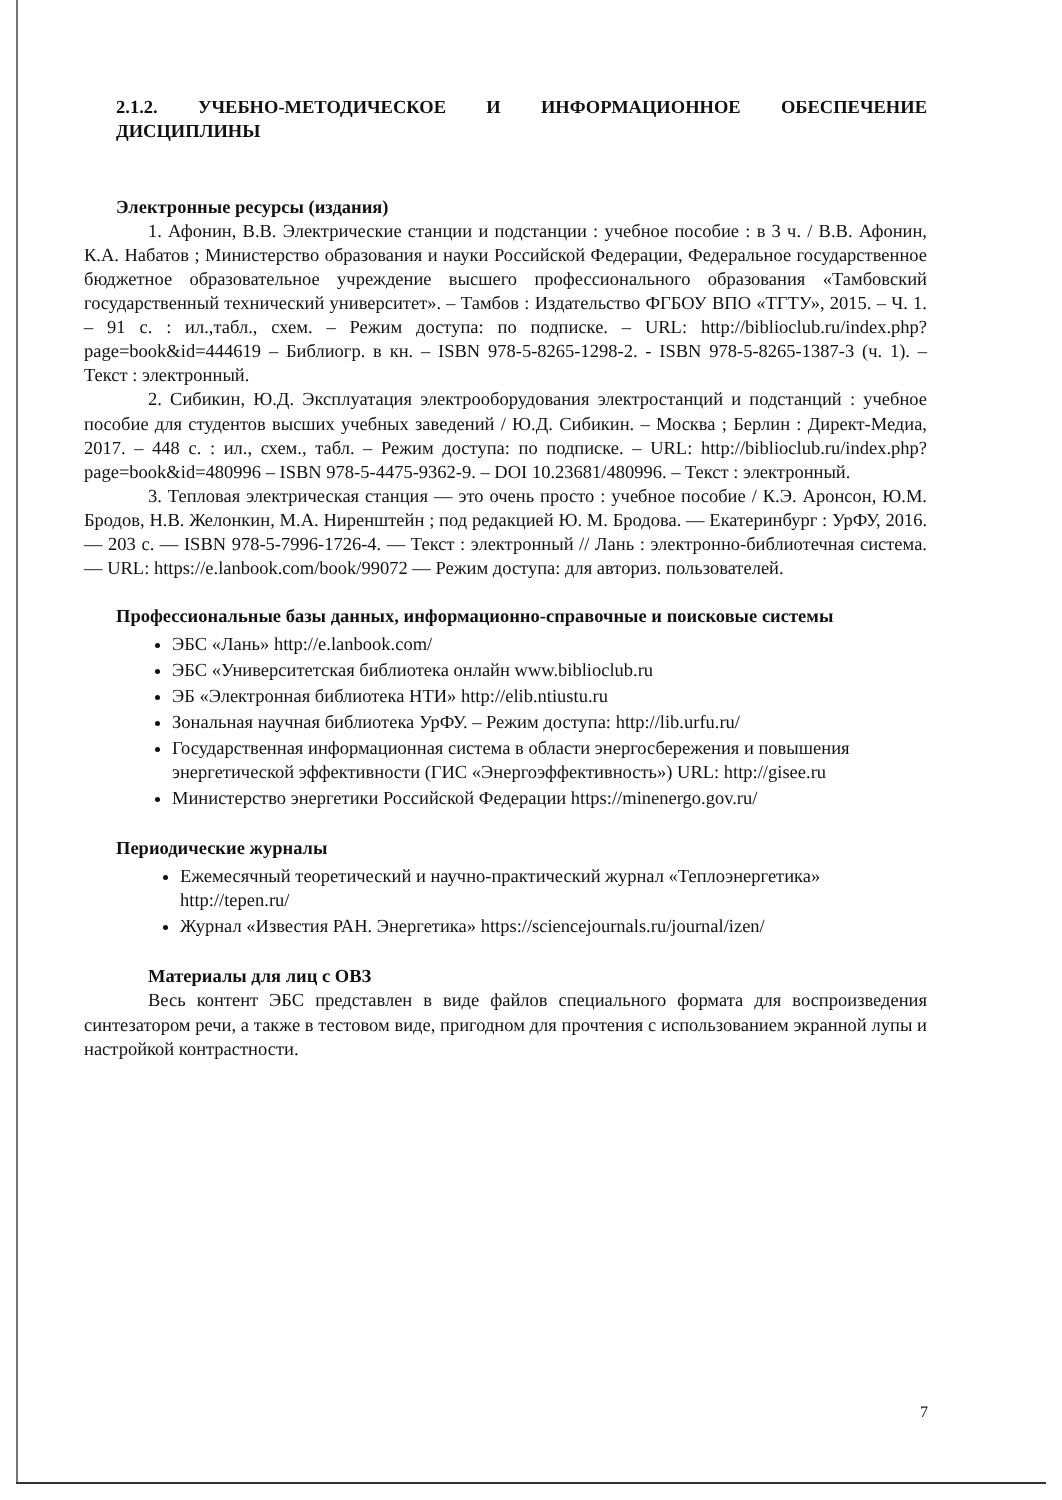2.1.2. УЧЕБНО-МЕТОДИЧЕСКОЕ И ИНФОРМАЦИОННОЕ ОБЕСПЕЧЕНИЕ ДИСЦИПЛИНЫ
Электронные ресурсы (издания)
1. Афонин, В.В. Электрические станции и подстанции : учебное пособие : в 3 ч. / В.В. Афонин, К.А. Набатов ; Министерство образования и науки Российской Федерации, Федеральное государственное бюджетное образовательное учреждение высшего профессионального образования «Тамбовский государственный технический университет». – Тамбов : Издательство ФГБОУ ВПО «ТГТУ», 2015. – Ч. 1. – 91 с. : ил.,табл., схем. – Режим доступа: по подписке. – URL: http://biblioclub.ru/index.php?page=book&id=444619 – Библиогр. в кн. – ISBN 978-5-8265-1298-2. - ISBN 978-5-8265-1387-3 (ч. 1). – Текст : электронный.
2. Сибикин, Ю.Д. Эксплуатация электрооборудования электростанций и подстанций : учебное пособие для студентов высших учебных заведений / Ю.Д. Сибикин. – Москва ; Берлин : Директ-Медиа, 2017. – 448 с. : ил., схем., табл. – Режим доступа: по подписке. – URL: http://biblioclub.ru/index.php?page=book&id=480996 – ISBN 978-5-4475-9362-9. – DOI 10.23681/480996. – Текст : электронный.
3. Тепловая электрическая станция — это очень просто : учебное пособие / К.Э. Аронсон, Ю.М. Бродов, Н.В. Желонкин, М.А. Ниренштейн ; под редакцией Ю. М. Бродова. — Екатеринбург : УрФУ, 2016. — 203 с. — ISBN 978-5-7996-1726-4. — Текст : электронный // Лань : электронно-библиотечная система. — URL: https://e.lanbook.com/book/99072 — Режим доступа: для авториз. пользователей.
Профессиональные базы данных, информационно-справочные и поисковые системы
ЭБС «Лань» http://e.lanbook.com/
ЭБС «Университетская библиотека онлайн www.biblioclub.ru
ЭБ «Электронная библиотека НТИ» http://elib.ntiustu.ru
Зональная научная библиотека УрФУ. – Режим доступа: http://lib.urfu.ru/
Государственная информационная система в области энергосбережения и повышения энергетической эффективности (ГИС «Энергоэффективность») URL: http://gisee.ru
Министерство энергетики Российской Федерации https://minenergo.gov.ru/
Периодические журналы
Ежемесячный теоретический и научно-практический журнал «Теплоэнергетика» http://tepen.ru/
Журнал «Известия РАН. Энергетика» https://sciencejournals.ru/journal/izen/
Материалы для лиц с ОВЗ
Весь контент ЭБС представлен в виде файлов специального формата для воспроизведения синтезатором речи, а также в тестовом виде, пригодном для прочтения с использованием экранной лупы и настройкой контрастности.
7